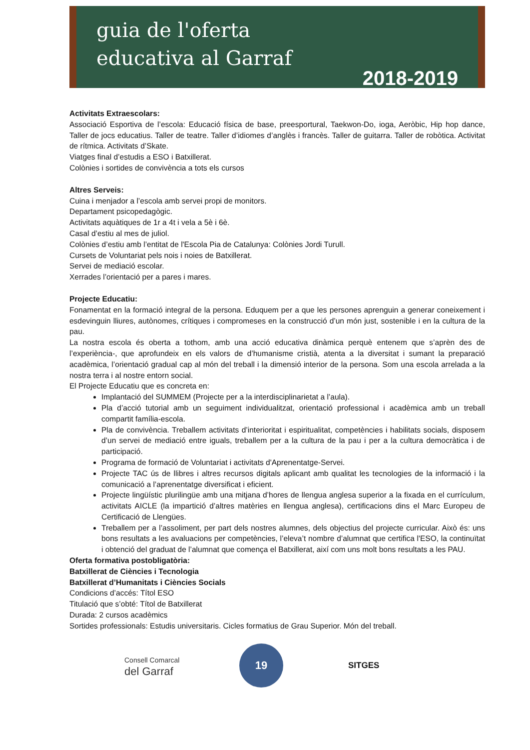guia de l'oferta
educativa al Garraf
2018-2019
Activitats Extraescolars:
Associació Esportiva de l’escola: Educació física de base, preesportural, Taekwon-Do, ioga, Aeròbic, Hip hop dance, Taller de jocs educatius. Taller de teatre. Taller d’idiomes d’anglès i francès. Taller de guitarra. Taller de robòtica. Activitat de rítmica. Activitats d’Skate.
Viatges final d’estudis a ESO i Batxillerat.
Colònies i sortides de convivència a tots els cursos
Altres Serveis:
Cuina i menjador a l’escola amb servei propi de monitors.
Departament psicopedagògic.
Activitats aquàtiques de 1r a 4t i vela a 5è i 6è.
Casal d’estiu al mes de juliol.
Colònies d’estiu amb l’entitat de l'Escola Pia de Catalunya: Colònies Jordi Turull.
Cursets de Voluntariat pels nois i noies de Batxillerat.
Servei de mediació escolar.
Xerrades l’orientació per a pares i mares.
Projecte Educatiu:
Fonamentat en la formació integral de la persona. Eduquem per a que les persones aprenguin a generar coneixement i esdevinguin lliures, autònomes, crítiques i compromeses en la construcció d’un món just, sostenible i en la cultura de la pau.
La nostra escola és oberta a tothom, amb una acció educativa dinàmica perquè entenem que s’aprèn des de l’experiència-, que aprofundeix en els valors de d’humanisme cristià, atenta a la diversitat i sumant la preparació acadèmica, l’orientació gradual cap al món del treball i la dimensió interior de la persona. Som una escola arrelada a la nostra terra i al nostre entorn social.
El Projecte Educatiu que es concreta en:
Implantació del SUMMEM (Projecte per a la interdisciplinarietat a l’aula).
Pla d’acció tutorial amb un seguiment individualitzat, orientació professional i acadèmica amb un treball compartit família-escola.
Pla de convivència. Treballem activitats d’interioritat i espiritualitat, competències i habilitats socials, disposem d’un servei de mediació entre iguals, treballem per a la cultura de la pau i per a la cultura democràtica i de participació.
Programa de formació de Voluntariat i activitats d'Aprenentatge-Servei.
Projecte TAC ús de llibres i altres recursos digitals aplicant amb qualitat les tecnologies de la informació i la comunicació a l’aprenentatge diversificat i eficient.
Projecte lingüístic plurilingüe amb una mitjana d’hores de llengua anglesa superior a la fixada en el currículum, activitats AICLE (la impartició d’altres matèries en llengua anglesa), certificacions dins el Marc Europeu de Certificació de Llengües.
Treballem per a l’assoliment, per part dels nostres alumnes, dels objectius del projecte curricular. Això és: uns bons resultats a les avaluacions per competències, l’eleva’t nombre d’alumnat que certifica l'ESO, la continuïtat i obtenció del graduat de l’alumnat que comença el Batxillerat, així com uns molt bons resultats a les PAU.
Oferta formativa postobligatòria:
Batxillerat de Ciències i Tecnologia
Batxillerat d’Humanitats i Ciències Socials
Condicions d’accés: Títol ESO
Titulació que s’obté: Títol de Batxillerat
Durada: 2 cursos acadèmics
Sortides professionals: Estudis universitaris. Cicles formatius de Grau Superior. Món del treball.
Consell Comarcal
del Garraf
19
SITGES